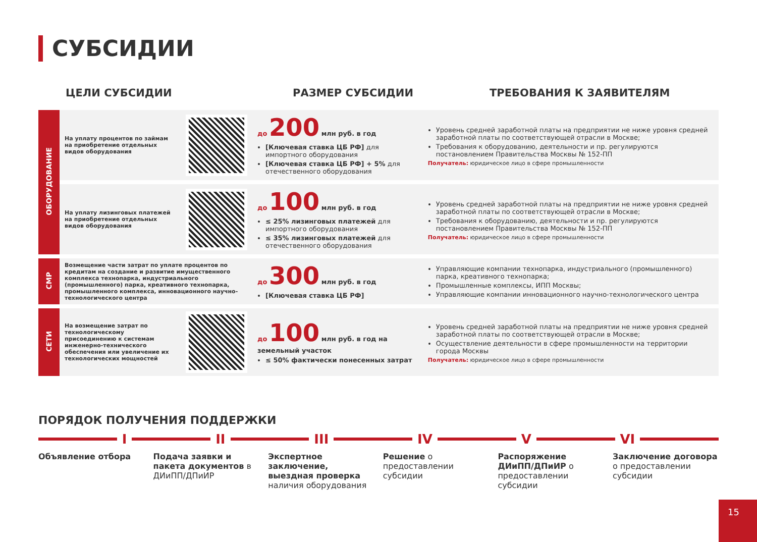СУБСИДИИ
ЦЕЛИ СУБСИДИИ РАЗМЕР СУБСИДИИ ТРЕБОВАНИЯ К ЗАЯВИТЕЛЯМ
| ОБОРУДОВАНИЕ | На уплату процентов по займам на приобретение отдельных видов оборудования | | до 200 млн руб. в год [Ключевая ставка ЦБ РФ] для импортного оборудования [Ключевая ставка ЦБ РФ] + 5% для отечественного оборудования | Уровень средней заработной платы на предприятии не ниже уровня средней заработной платы по соответствующей отрасли в Москве; Требования к оборудованию, деятельности и пр. регулируются постановлением Правительства Москвы № 152-ПП Получатель: юридическое лицо в сфере промышленности |
| | На уплату лизинговых платежей на приобретение отдельных видов оборудования | | до 100 млн руб. в год ≤ 25% лизинговых платежей для импортного оборудования ≤ 35% лизинговых платежей для отечественного оборудования | Уровень средней заработной платы на предприятии не ниже уровня средней заработной платы по соответствующей отрасли в Москве; Требования к оборудованию, деятельности и пр. регулируются постановлением Правительства Москвы № 152-ПП Получатель: юридическое лицо в сфере промышленности |
| СМР | Возмещение части затрат по уплате процентов по кредитам на создание и развитие имущественного комплекса технопарка, индустриального (промышленного) парка, креативного технопарка, промышленного комплекса, инновационного научно-технологического центра | | до 300 млн руб. в год [Ключевая ставка ЦБ РФ] | Управляющие компании технопарка, индустриального (промышленного) парка, креативного технопарка; Промышленные комплексы, ИПП Москвы; Управляющие компании инновационного научно-технологического центра |
| СЕТИ | На возмещение затрат по технологическому присоединению к системам инженерно-технического обеспечения или увеличение их технологических мощностей | | до 100 млн руб. в год на земельный участок ≤ 50% фактически понесенных затрат | Уровень средней заработной платы на предприятии не ниже уровня средней заработной платы по соответствующей отрасли в Москве; Осуществление деятельности в сфере промышленности на территории города Москвы Получатель: юридическое лицо в сфере промышленности |
ПОРЯДОК ПОЛУЧЕНИЯ ПОДДЕРЖКИ
I II III IV V VI
Объявление отбора Подача заявки и пакета документов в ДИиПП/ДПиИР
Экспертное заключение, выездная проверка наличия оборудования
Решение о предоставлении субсидии
Распоряжение ДИиПП/ДПиИР о предоставлении субсидии
Заключение договора о предоставлении субсидии
15